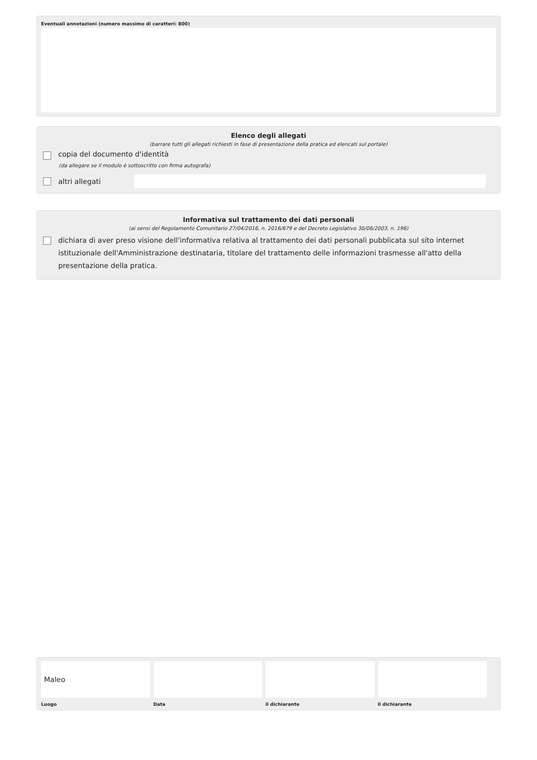Eventuali annotazioni (numero massimo di caratteri: 800)
Elenco degli allegati
(barrare tutti gli allegati richiesti in fase di presentazione della pratica ed elencati sul portale)
copia del documento d'identità
(da allegare se il modulo è sottoscritto con firma autografa)
altri allegati
Informativa sul trattamento dei dati personali
(ai sensi del Regolamento Comunitario 27/04/2016, n. 2016/679 e del Decreto Legislativo 30/06/2003, n. 196)
dichiara di aver preso visione dell'informativa relativa al trattamento dei dati personali pubblicata sul sito internet istituzionale dell'Amministrazione destinataria, titolare del trattamento delle informazioni trasmesse all'atto della presentazione della pratica.
Maleo
Luogo
Data il dichiarante il dichiarante